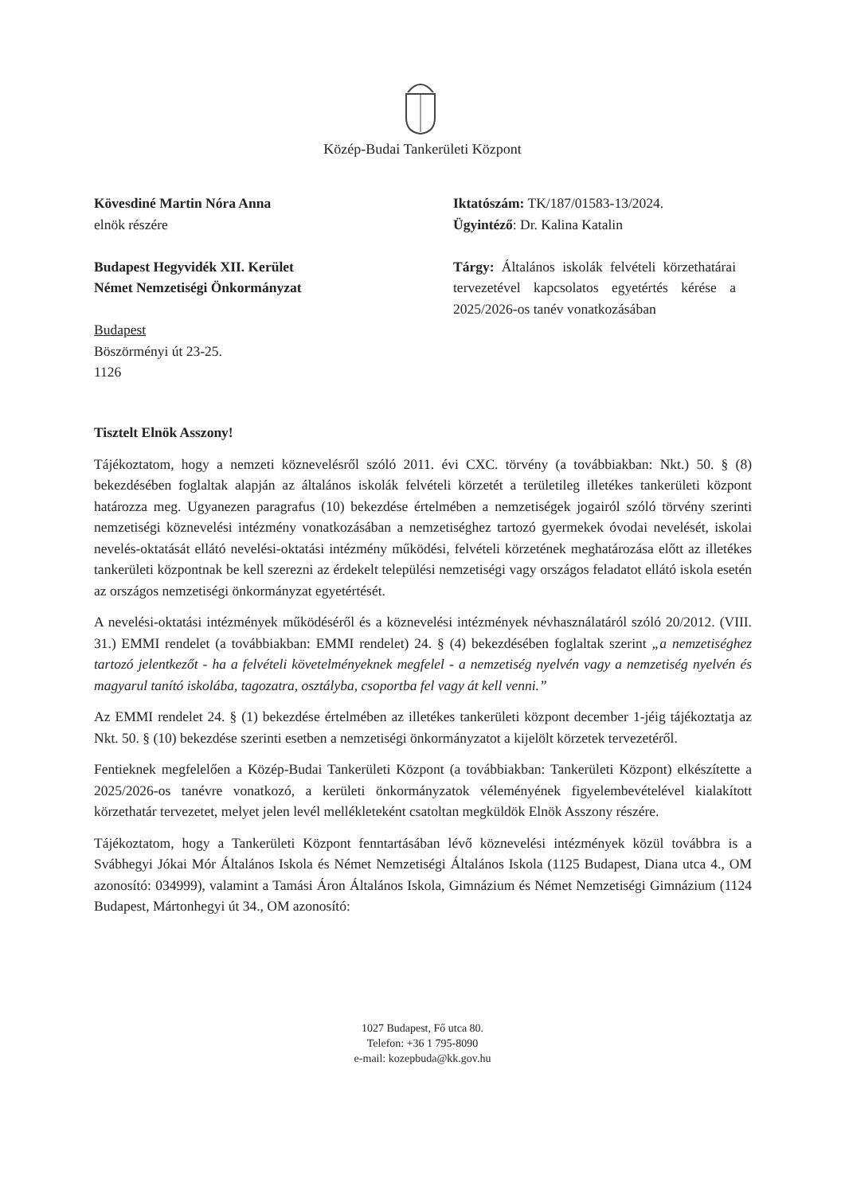Közép-Budai Tankerületi Központ
Kövesdiné Martin Nóra Anna
elnök részére
Budapest Hegyvidék XII. Kerület
Német Nemzetiségi Önkormányzat
Budapest
Böszörményi út 23-25.
1126
Iktatószám: TK/187/01583-13/2024.
Ügyintéző: Dr. Kalina Katalin
Tárgy: Általános iskolák felvételi körzethatárai tervezetével kapcsolatos egyetértés kérése a 2025/2026-os tanév vonatkozásában
Tisztelt Elnök Asszony!
Tájékoztatom, hogy a nemzeti köznevelésről szóló 2011. évi CXC. törvény (a továbbiakban: Nkt.) 50. § (8) bekezdésében foglaltak alapján az általános iskolák felvételi körzetét a területileg illetékes tankerületi központ határozza meg. Ugyanezen paragrafus (10) bekezdése értelmében a nemzetiségek jogairól szóló törvény szerinti nemzetiségi köznevelési intézmény vonatkozásában a nemzetiséghez tartozó gyermekek óvodai nevelését, iskolai nevelés-oktatását ellátó nevelési-oktatási intézmény működési, felvételi körzetének meghatározása előtt az illetékes tankerületi központnak be kell szerezni az érdekelt települési nemzetiségi vagy országos feladatot ellátó iskola esetén az országos nemzetiségi önkormányzat egyetértését.
A nevelési-oktatási intézmények működéséről és a köznevelési intézmények névhasználatáról szóló 20/2012. (VIII. 31.) EMMI rendelet (a továbbiakban: EMMI rendelet) 24. § (4) bekezdésében foglaltak szerint „a nemzetiséghez tartozó jelentkezőt - ha a felvételi követelményeknek megfelel - a nemzetiség nyelvén vagy a nemzetiség nyelvén és magyarul tanító iskolába, tagozatra, osztályba, csoportba fel vagy át kell venni.”
Az EMMI rendelet 24. § (1) bekezdése értelmében az illetékes tankerületi központ december 1-jéig tájékoztatja az Nkt. 50. § (10) bekezdése szerinti esetben a nemzetiségi önkormányzatot a kijelölt körzetek tervezetéről.
Fentieknek megfelelően a Közép-Budai Tankerületi Központ (a továbbiakban: Tankerületi Központ) elkészítette a 2025/2026-os tanévre vonatkozó, a kerületi önkormányzatok véleményének figyelembevételével kialakított körzethatár tervezetet, melyet jelen levél mellékleteként csatoltan megküldök Elnök Asszony részére.
Tájékoztatom, hogy a Tankerületi Központ fenntartásában lévő köznevelési intézmények közül továbbra is a Svábhegyi Jókai Mór Általános Iskola és Német Nemzetiségi Általános Iskola (1125 Budapest, Diana utca 4., OM azonosító: 034999), valamint a Tamási Áron Általános Iskola, Gimnázium és Német Nemzetiségi Gimnázium (1124 Budapest, Mártonhegyi út 34., OM azonosító:
1027 Budapest, Fő utca 80.
Telefon: +36 1 795-8090
e-mail: kozepbuda@kk.gov.hu